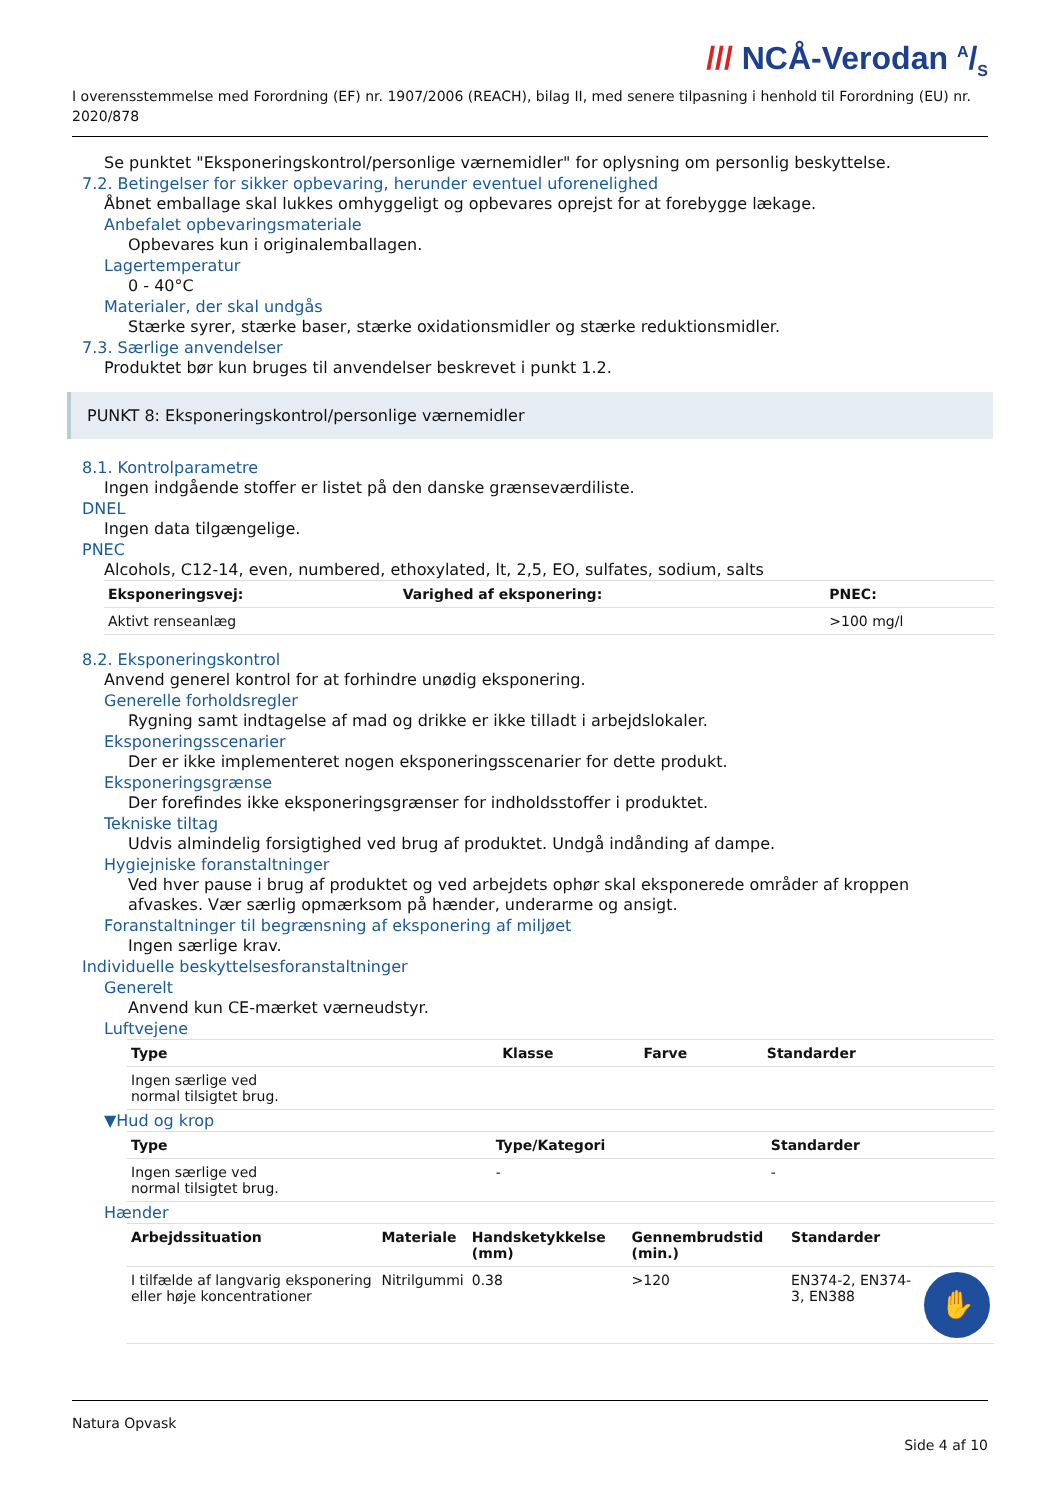/// NCÅ-Verodan A/S
I overensstemmelse med Forordning (EF) nr. 1907/2006 (REACH), bilag II, med senere tilpasning i henhold til Forordning (EU) nr. 2020/878
Se punktet "Eksponeringskontrol/personlige værnemidler" for oplysning om personlig beskyttelse.
7.2. Betingelser for sikker opbevaring, herunder eventuel uforenelighed
Åbnet emballage skal lukkes omhyggeligt og opbevares oprejst for at forebygge lækage.
Anbefalet opbevaringsmateriale
Opbevares kun i originalemballagen.
Lagertemperatur
0 - 40°C
Materialer, der skal undgås
Stærke syrer, stærke baser, stærke oxidationsmidler og stærke reduktionsmidler.
7.3. Særlige anvendelser
Produktet bør kun bruges til anvendelser beskrevet i punkt 1.2.
PUNKT 8: Eksponeringskontrol/personlige værnemidler
8.1. Kontrolparametre
Ingen indgående stoffer er listet på den danske grænseværdiliste.
DNEL
Ingen data tilgængelige.
PNEC
Alcohols, C12-14, even, numbered, ethoxylated, lt, 2,5, EO, sulfates, sodium, salts
| Eksponeringsvej: | Varighed af eksponering: | PNEC: |
| --- | --- | --- |
| Aktivt renseanlæg | | >100 mg/l |
8.2. Eksponeringskontrol
Anvend generel kontrol for at forhindre unødig eksponering.
Generelle forholdsregler
Rygning samt indtagelse af mad og drikke er ikke tilladt i arbejdslokaler.
Eksponeringsscenarier
Der er ikke implementeret nogen eksponeringsscenarier for dette produkt.
Eksponeringsgrænse
Der forefindes ikke eksponeringsgrænser for indholdsstoffer i produktet.
Tekniske tiltag
Udvis almindelig forsigtighed ved brug af produktet. Undgå indånding af dampe.
Hygiejniske foranstaltninger
Ved hver pause i brug af produktet og ved arbejdets ophør skal eksponerede områder af kroppen afvaskes. Vær særlig opmærksom på hænder, underarme og ansigt.
Foranstaltninger til begrænsning af eksponering af miljøet
Ingen særlige krav.
Individuelle beskyttelsesforanstaltninger
Generelt
Anvend kun CE-mærket værneudstyr.
Luftvejene
| Type | Klasse | Farve | Standarder |
| --- | --- | --- | --- |
| Ingen særlige ved normal tilsigtet brug. | | | |
▼Hud og krop
| Type | Type/Kategori | Standarder |
| --- | --- | --- |
| Ingen særlige ved normal tilsigtet brug. | - | - |
Hænder
| Arbejdssituation | Materiale | Handsketykkelse (mm) | Gennembrudstid (min.) | Standarder | |
| --- | --- | --- | --- | --- | --- |
| I tilfælde af langvarig eksponering eller høje koncentrationer | Nitrilgummi | 0.38 | >120 | EN374-2, EN374-3, EN388 | ✋ |
Natura Opvask
Side 4 af 10